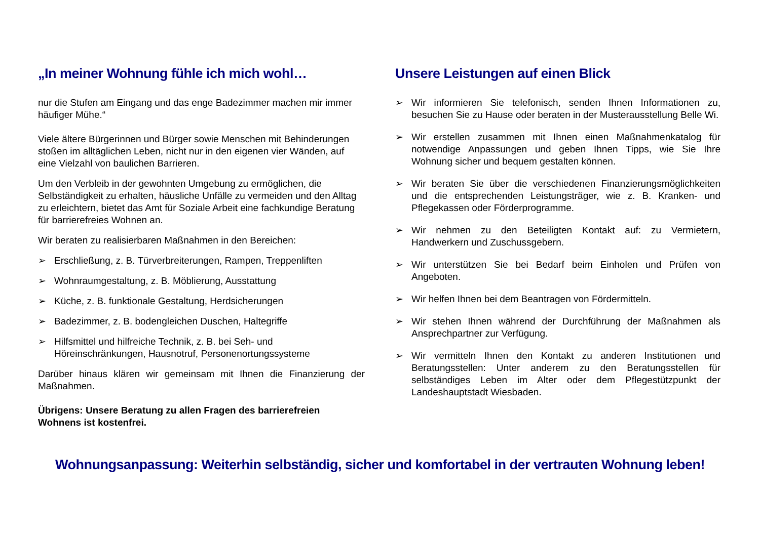„In meiner Wohnung fühle ich mich wohl…
nur die Stufen am Eingang und das enge Badezimmer machen mir immer häufiger Mühe.“
Viele ältere Bürgerinnen und Bürger sowie Menschen mit Behinderungen stoßen im alltäglichen Leben, nicht nur in den eigenen vier Wänden, auf eine Vielzahl von baulichen Barrieren.
Um den Verbleib in der gewohnten Umgebung zu ermöglichen, die Selbständigkeit zu erhalten, häusliche Unfälle zu vermeiden und den Alltag zu erleichtern, bietet das Amt für Soziale Arbeit eine fachkundige Beratung für barrierefreies Wohnen an.
Wir beraten zu realisierbaren Maßnahmen in den Bereichen:
➢ Erschließung, z. B. Türverbreiterungen, Rampen, Treppenliften
➢ Wohnraumgestaltung, z. B. Möblierung, Ausstattung
➢ Küche, z. B. funktionale Gestaltung, Herdsicherungen
➢ Badezimmer, z. B. bodengleichen Duschen, Haltegriffe
➢ Hilfsmittel und hilfreiche Technik, z. B. bei Seh- und Höreinschränkungen, Hausnotruf, Personenortungssysteme
Darüber hinaus klären wir gemeinsam mit Ihnen die Finanzierung der Maßnahmen.
Übrigens: Unsere Beratung zu allen Fragen des barrierefreien Wohnens ist kostenfrei.
Unsere Leistungen auf einen Blick
➢ Wir informieren Sie telefonisch, senden Ihnen Informationen zu, besuchen Sie zu Hause oder beraten in der Musterausstellung Belle Wi.
➢ Wir erstellen zusammen mit Ihnen einen Maßnahmenkatalog für notwendige Anpassungen und geben Ihnen Tipps, wie Sie Ihre Wohnung sicher und bequem gestalten können.
➢ Wir beraten Sie über die verschiedenen Finanzierungsmög­lichkeiten und die entsprechenden Leistungsträger, wie z. B. Kranken- und Pflegekassen oder Förderprogramme.
➢ Wir nehmen zu den Beteiligten Kontakt auf: zu Vermietern, Handwerkern und Zuschussgebern.
➢ Wir unterstützen Sie bei Bedarf beim Einholen und Prüfen von Angeboten.
➢ Wir helfen Ihnen bei dem Beantragen von Fördermitteln.
➢ Wir stehen Ihnen während der Durchführung der Maßnahmen als Ansprechpartner zur Verfügung.
➢ Wir vermitteln Ihnen den Kontakt zu anderen Institutionen und Beratungsstellen: Unter anderem zu den Beratungsstellen für selbständiges Leben im Alter oder dem Pflegestützpunkt der Landeshauptstadt Wiesbaden.
Wohnungsanpassung: Weiterhin selbständig, sicher und komfortabel in der vertrauten Wohnung leben!